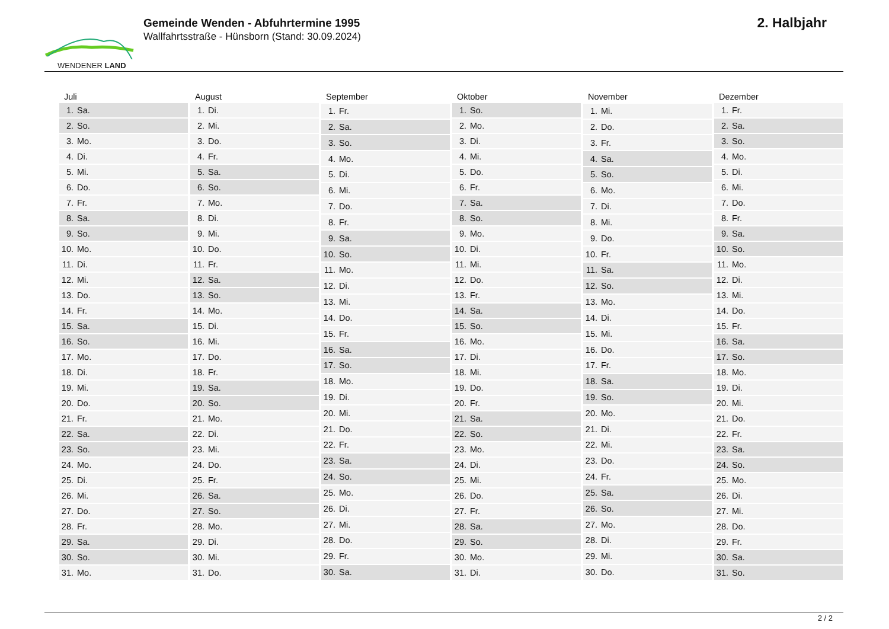WENDENER LAND
Gemeinde Wenden - Abfuhrtermine 1995
Wallfahrtsstraße - Hünsborn (Stand: 30.09.2024)
2. Halbjahr
| Juli | |
| --- | --- |
| 1. | Sa. |
| 2. | So. |
| 3. | Mo. |
| 4. | Di. |
| 5. | Mi. |
| 6. | Do. |
| 7. | Fr. |
| 8. | Sa. |
| 9. | So. |
| 10. | Mo. |
| 11. | Di. |
| 12. | Mi. |
| 13. | Do. |
| 14. | Fr. |
| 15. | Sa. |
| 16. | So. |
| 17. | Mo. |
| 18. | Di. |
| 19. | Mi. |
| 20. | Do. |
| 21. | Fr. |
| 22. | Sa. |
| 23. | So. |
| 24. | Mo. |
| 25. | Di. |
| 26. | Mi. |
| 27. | Do. |
| 28. | Fr. |
| 29. | Sa. |
| 30. | So. |
| 31. | Mo. |
| August | |
| --- | --- |
| 1. | Di. |
| 2. | Mi. |
| 3. | Do. |
| 4. | Fr. |
| 5. | Sa. |
| 6. | So. |
| 7. | Mo. |
| 8. | Di. |
| 9. | Mi. |
| 10. | Do. |
| 11. | Fr. |
| 12. | Sa. |
| 13. | So. |
| 14. | Mo. |
| 15. | Di. |
| 16. | Mi. |
| 17. | Do. |
| 18. | Fr. |
| 19. | Sa. |
| 20. | So. |
| 21. | Mo. |
| 22. | Di. |
| 23. | Mi. |
| 24. | Do. |
| 25. | Fr. |
| 26. | Sa. |
| 27. | So. |
| 28. | Mo. |
| 29. | Di. |
| 30. | Mi. |
| 31. | Do. |
| September | |
| --- | --- |
| 1. | Fr. |
| 2. | Sa. |
| 3. | So. |
| 4. | Mo. |
| 5. | Di. |
| 6. | Mi. |
| 7. | Do. |
| 8. | Fr. |
| 9. | Sa. |
| 10. | So. |
| 11. | Mo. |
| 12. | Di. |
| 13. | Mi. |
| 14. | Do. |
| 15. | Fr. |
| 16. | Sa. |
| 17. | So. |
| 18. | Mo. |
| 19. | Di. |
| 20. | Mi. |
| 21. | Do. |
| 22. | Fr. |
| 23. | Sa. |
| 24. | So. |
| 25. | Mo. |
| 26. | Di. |
| 27. | Mi. |
| 28. | Do. |
| 29. | Fr. |
| 30. | Sa. |
| Oktober | |
| --- | --- |
| 1. | So. |
| 2. | Mo. |
| 3. | Di. |
| 4. | Mi. |
| 5. | Do. |
| 6. | Fr. |
| 7. | Sa. |
| 8. | So. |
| 9. | Mo. |
| 10. | Di. |
| 11. | Mi. |
| 12. | Do. |
| 13. | Fr. |
| 14. | Sa. |
| 15. | So. |
| 16. | Mo. |
| 17. | Di. |
| 18. | Mi. |
| 19. | Do. |
| 20. | Fr. |
| 21. | Sa. |
| 22. | So. |
| 23. | Mo. |
| 24. | Di. |
| 25. | Mi. |
| 26. | Do. |
| 27. | Fr. |
| 28. | Sa. |
| 29. | So. |
| 30. | Mo. |
| 31. | Di. |
| November | |
| --- | --- |
| 1. | Mi. |
| 2. | Do. |
| 3. | Fr. |
| 4. | Sa. |
| 5. | So. |
| 6. | Mo. |
| 7. | Di. |
| 8. | Mi. |
| 9. | Do. |
| 10. | Fr. |
| 11. | Sa. |
| 12. | So. |
| 13. | Mo. |
| 14. | Di. |
| 15. | Mi. |
| 16. | Do. |
| 17. | Fr. |
| 18. | Sa. |
| 19. | So. |
| 20. | Mo. |
| 21. | Di. |
| 22. | Mi. |
| 23. | Do. |
| 24. | Fr. |
| 25. | Sa. |
| 26. | So. |
| 27. | Mo. |
| 28. | Di. |
| 29. | Mi. |
| 30. | Do. |
| Dezember | |
| --- | --- |
| 1. | Fr. |
| 2. | Sa. |
| 3. | So. |
| 4. | Mo. |
| 5. | Di. |
| 6. | Mi. |
| 7. | Do. |
| 8. | Fr. |
| 9. | Sa. |
| 10. | So. |
| 11. | Mo. |
| 12. | Di. |
| 13. | Mi. |
| 14. | Do. |
| 15. | Fr. |
| 16. | Sa. |
| 17. | So. |
| 18. | Mo. |
| 19. | Di. |
| 20. | Mi. |
| 21. | Do. |
| 22. | Fr. |
| 23. | Sa. |
| 24. | So. |
| 25. | Mo. |
| 26. | Di. |
| 27. | Mi. |
| 28. | Do. |
| 29. | Fr. |
| 30. | Sa. |
| 31. | So. |
2 / 2